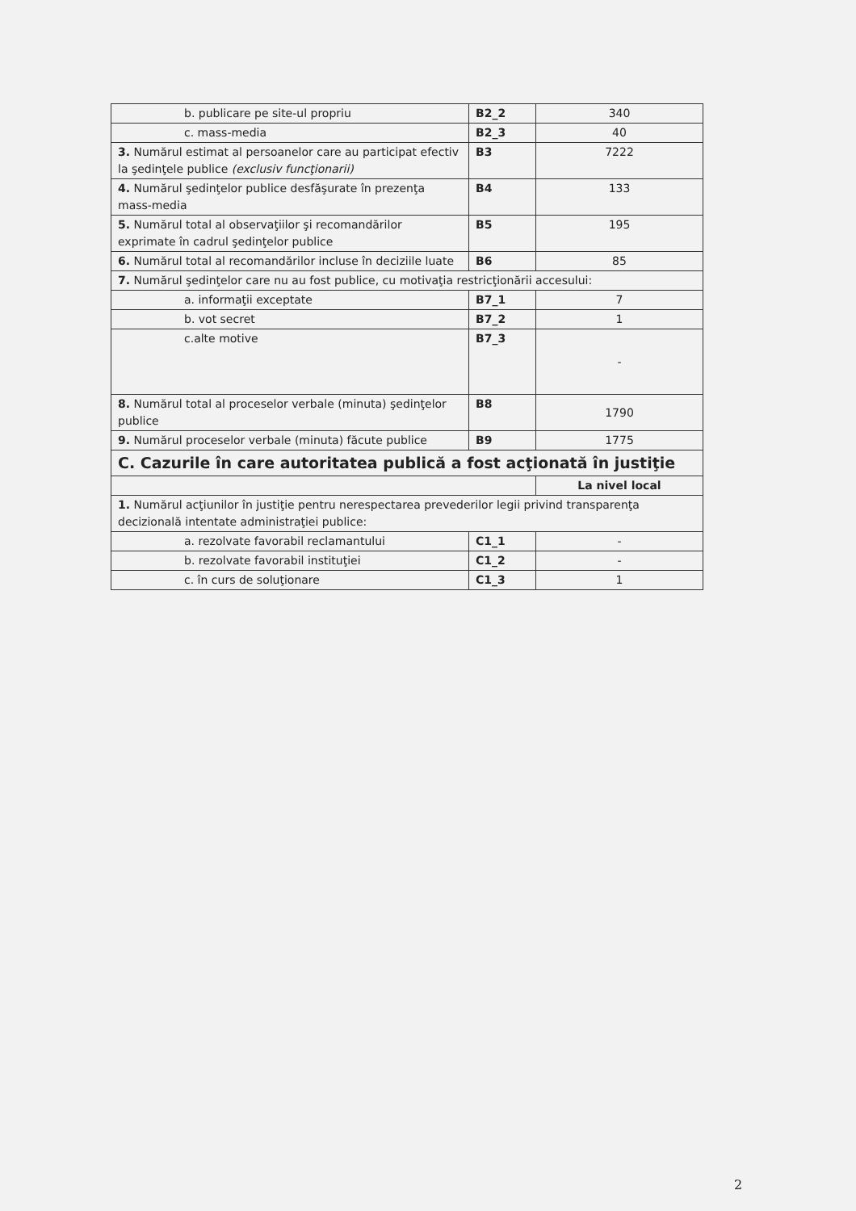| b. publicare pe site-ul propriu | B2_2 | 340 |
| c. mass-media | B2_3 | 40 |
| 3. Numărul estimat al persoanelor care au participat efectiv la şedinţele publice (exclusiv funcţionarii) | B3 | 7222 |
| 4. Numărul şedinţelor publice desfăşurate în prezenţa mass-media | B4 | 133 |
| 5. Numărul total al observaţiilor şi recomandărilor exprimate în cadrul şedinţelor publice | B5 | 195 |
| 6. Numărul total al recomandărilor incluse în deciziile luate | B6 | 85 |
| 7. Numărul şedinţelor care nu au fost publice, cu motivaţia restricţionării accesului: | | |
| a. informaţii exceptate | B7_1 | 7 |
| b. vot secret | B7_2 | 1 |
| c.alte motive | B7_3 | - |
| 8. Numărul total al proceselor verbale (minuta) şedinţelor publice | B8 | 1790 |
| 9. Numărul proceselor verbale (minuta) făcute publice | B9 | 1775 |
| C. Cazurile în care autoritatea publică a fost acţionată în justiţie | | |
| | | La nivel local |
| 1. Numărul acţiunilor în justiţie pentru nerespectarea prevederilor legii privind transparenţa decizională intentate administraţiei publice: | | |
| a. rezolvate favorabil reclamantului | C1_1 | - |
| b. rezolvate favorabil instituţiei | C1_2 | - |
| c. în curs de soluţionare | C1_3 | 1 |
2